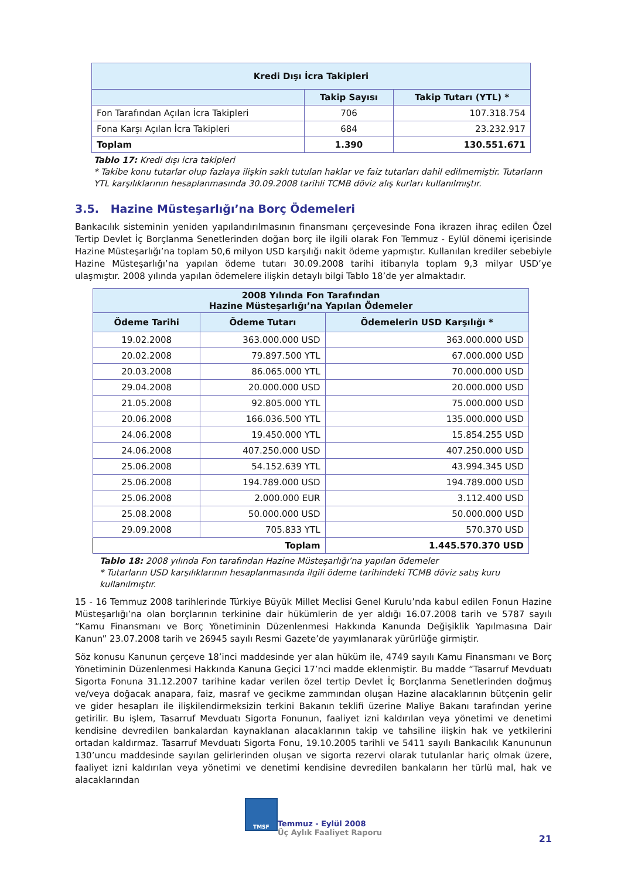| Kredi Dışı İcra Takipleri | | |
| --- | --- | --- |
| | Takip Sayısı | Takip Tutarı (YTL) * |
| Fon Tarafından Açılan İcra Takipleri | 706 | 107.318.754 |
| Fona Karşı Açılan İcra Takipleri | 684 | 23.232.917 |
| Toplam | 1.390 | 130.551.671 |
Tablo 17: Kredi dışı icra takipleri
* Takibe konu tutarlar olup fazlaya ilişkin saklı tutulan haklar ve faiz tutarları dahil edilmemiştir. Tutarların YTL karşılıklarının hesaplanmasında 30.09.2008 tarihli TCMB döviz alış kurları kullanılmıştır.
3.5. Hazine Müsteşarlığı’na Borç Ödemeleri
Bankacılık sisteminin yeniden yapılandırılmasının finansmanı çerçevesinde Fona ikrazen ihraç edilen Özel Tertip Devlet İç Borçlanma Senetlerinden doğan borç ile ilgili olarak Fon Temmuz - Eylül dönemi içerisinde Hazine Müsteşarlığı’na toplam 50,6 milyon USD karşılığı nakit ödeme yapmıştır. Kullanılan krediler sebebiyle Hazine Müsteşarlığı’na yapılan ödeme tutarı 30.09.2008 tarihi itibarıyla toplam 9,3 milyar USD’ye ulaşmıştır. 2008 yılında yapılan ödemelere ilişkin detaylı bilgi Tablo 18’de yer almaktadır.
| 2008 Yılında Fon Tarafından Hazine Müsteşarlığı’na Yapılan Ödemeler | | |
| --- | --- | --- |
| Ödeme Tarihi | Ödeme Tutarı | Ödemelerin USD Karşılığı * |
| 19.02.2008 | 363.000.000 USD | 363.000.000 USD |
| 20.02.2008 | 79.897.500 YTL | 67.000.000 USD |
| 20.03.2008 | 86.065.000 YTL | 70.000.000 USD |
| 29.04.2008 | 20.000.000 USD | 20.000.000 USD |
| 21.05.2008 | 92.805.000 YTL | 75.000.000 USD |
| 20.06.2008 | 166.036.500 YTL | 135.000.000 USD |
| 24.06.2008 | 19.450.000 YTL | 15.854.255 USD |
| 24.06.2008 | 407.250.000 USD | 407.250.000 USD |
| 25.06.2008 | 54.152.639 YTL | 43.994.345 USD |
| 25.06.2008 | 194.789.000 USD | 194.789.000 USD |
| 25.06.2008 | 2.000.000 EUR | 3.112.400 USD |
| 25.08.2008 | 50.000.000 USD | 50.000.000 USD |
| 29.09.2008 | 705.833 YTL | 570.370 USD |
| Toplam | | 1.445.570.370 USD |
Tablo 18: 2008 yılında Fon tarafından Hazine Müsteşarlığı’na yapılan ödemeler
* Tutarların USD karşılıklarının hesaplanmasında ilgili ödeme tarihindeki TCMB döviz satış kuru kullanılmıştır.
15 - 16 Temmuz 2008 tarihlerinde Türkiye Büyük Millet Meclisi Genel Kurulu’nda kabul edilen Fonun Hazine Müsteşarlığı’na olan borçlarının terkinine dair hükümlerin de yer aldığı 16.07.2008 tarih ve 5787 sayılı “Kamu Finansmanı ve Borç Yönetiminin Düzenlenmesi Hakkında Kanunda Değişiklik Yapılmasına Dair Kanun” 23.07.2008 tarih ve 26945 sayılı Resmi Gazete’de yayımlanarak yürürlüğe girmiştir.
Söz konusu Kanunun çerçeve 18’inci maddesinde yer alan hüküm ile, 4749 sayılı Kamu Finansmanı ve Borç Yönetiminin Düzenlenmesi Hakkında Kanuna Geçici 17’nci madde eklenmiştir. Bu madde “Tasarruf Mevduatı Sigorta Fonuna 31.12.2007 tarihine kadar verilen özel tertip Devlet İç Borçlanma Senetlerinden doğmuş ve/veya doğacak anapara, faiz, masraf ve gecikme zammından oluşan Hazine alacaklarının bütçenin gelir ve gider hesapları ile ilişkilendirmeksizin terkini Bakanın teklifi üzerine Maliye Bakanı tarafından yerine getirilir. Bu işlem, Tasarruf Mevduatı Sigorta Fonunun, faaliyet izni kaldırılan veya yönetimi ve denetimi kendisine devredilen bankalardan kaynaklanan alacaklarının takip ve tahsiline ilişkin hak ve yetkilerini ortadan kaldırmaz. Tasarruf Mevduatı Sigorta Fonu, 19.10.2005 tarihli ve 5411 sayılı Bankacılık Kanununun 130’uncu maddesinde sayılan gelirlerinden oluşan ve sigorta rezervi olarak tutulanlar hariç olmak üzere, faaliyet izni kaldırılan veya yönetimi ve denetimi kendisine devredilen bankaların her türlü mal, hak ve alacaklarından
TMSF
Temmuz - Eylül 2008
Üç Aylık Faaliyet Raporu
21